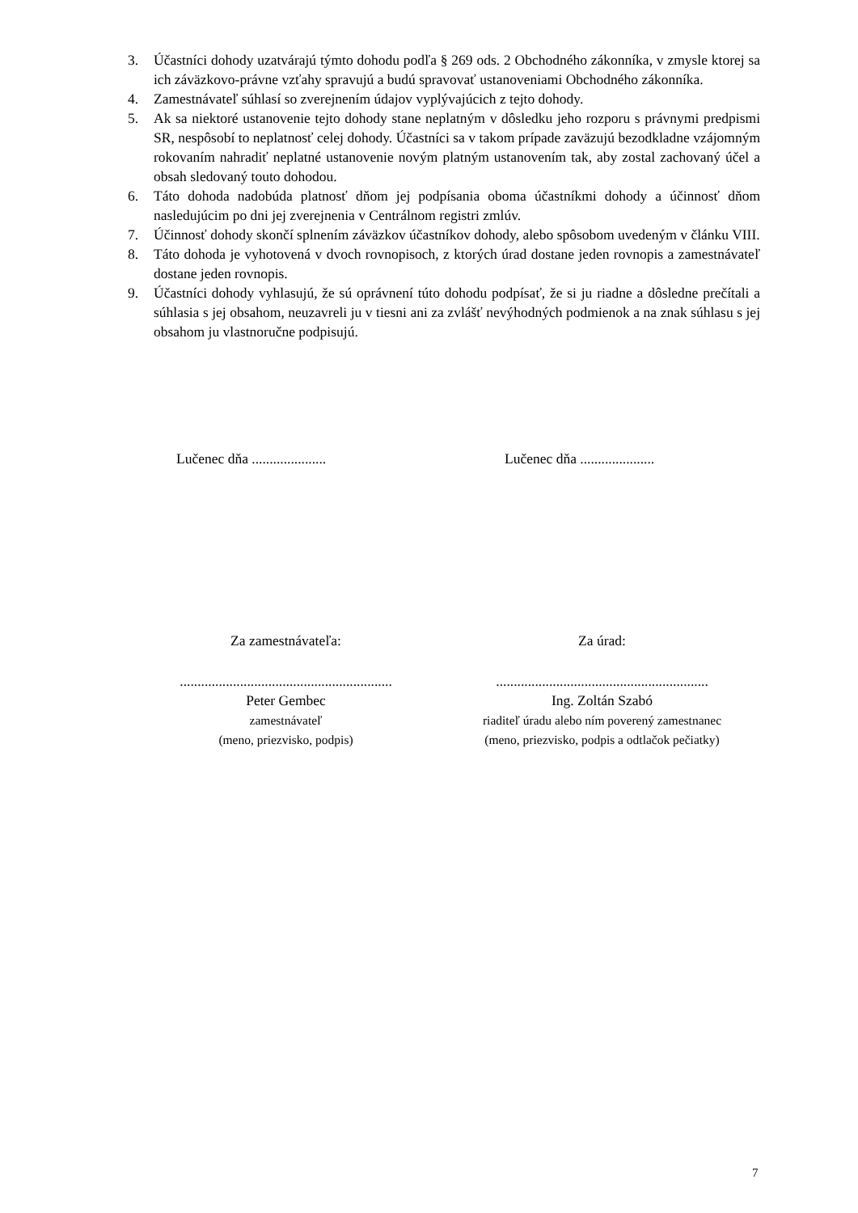3. Účastníci dohody uzatvárajú týmto dohodu podľa § 269 ods. 2 Obchodného zákonníka, v zmysle ktorej sa ich záväzkovo-právne vzťahy spravujú a budú spravovať ustanoveniami Obchodného zákonníka.
4. Zamestnávateľ súhlasí so zverejnením údajov vyplývajúcich z tejto dohody.
5. Ak sa niektoré ustanovenie tejto dohody stane neplatným v dôsledku jeho rozporu s právnymi predpismi SR, nespôsobí to neplatnosť celej dohody. Účastníci sa v takom prípade zaväzujú bezodkladne vzájomným rokovaním nahradiť neplatné ustanovenie novým platným ustanovením tak, aby zostal zachovaný účel a obsah sledovaný touto dohodou.
6. Táto dohoda nadobúda platnosť dňom jej podpísania oboma účastníkmi dohody a účinnosť dňom nasledujúcim po dni jej zverejnenia v Centrálnom registri zmlúv.
7. Účinnosť dohody skončí splnením záväzkov účastníkov dohody, alebo spôsobom uvedeným v článku VIII.
8. Táto dohoda je vyhotovená v dvoch rovnopisoch, z ktorých úrad dostane jeden rovnopis a zamestnávateľ dostane jeden rovnopis.
9. Účastníci dohody vyhlasujú, že sú oprávnení túto dohodu podpísať, že si ju riadne a dôsledne prečítali a súhlasia s jej obsahom, neuzavreli ju v tiesni ani za zvlášť nevýhodných podmienok a na znak súhlasu s jej obsahom ju vlastnoručne podpisujú.
Lučenec dňa .....................
Lučenec dňa .....................
Za zamestnávateľa: Za úrad:
............................................................
Peter Gembec
zamestnávateľ
(meno, priezvisko, podpis)
............................................................
Ing. Zoltán Szabó
riaditeľ úradu alebo ním poverený zamestnanec
(meno, priezvisko, podpis a odtlačok pečiatky)
7